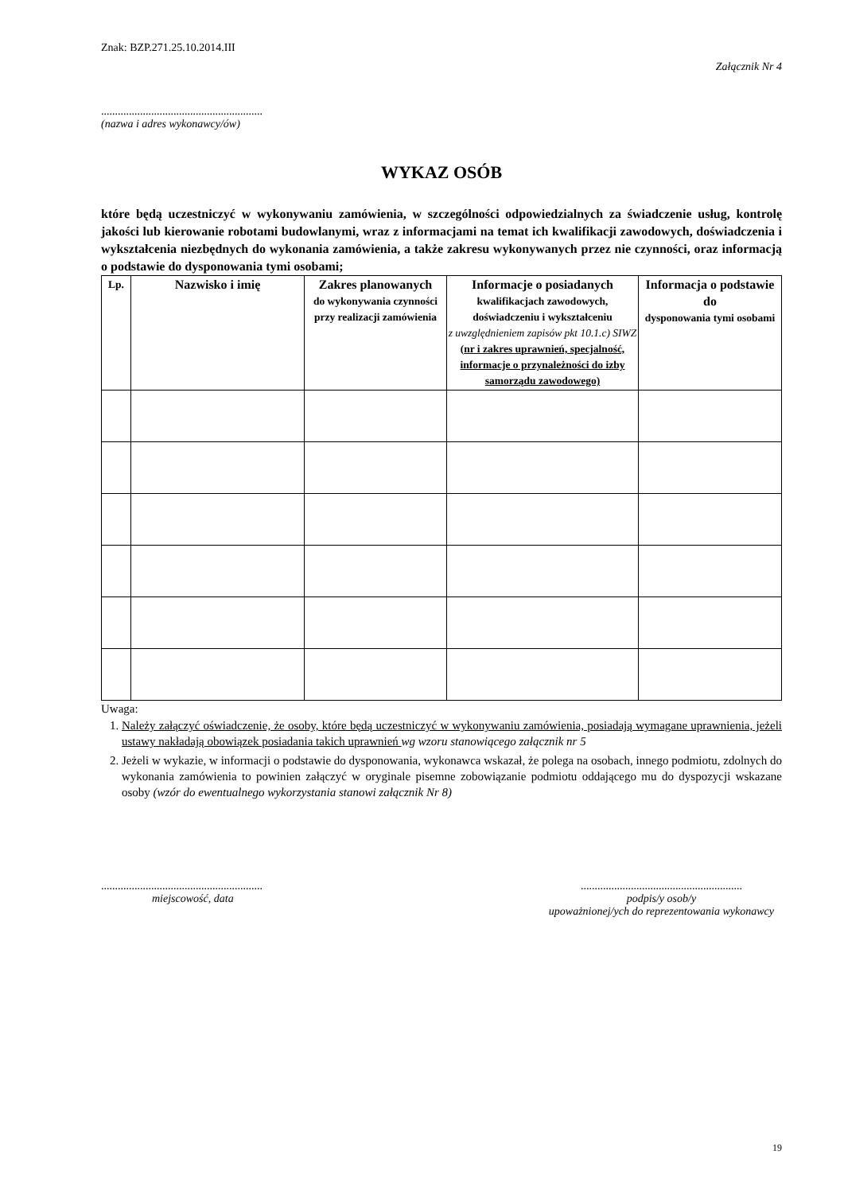Znak: BZP.271.25.10.2014.III
Załącznik Nr 4
..........................................................
(nazwa i adres wykonawcy/ów)
WYKAZ OSÓB
które będą uczestniczyć w wykonywaniu zamówienia, w szczególności odpowiedzialnych za świadczenie usług, kontrolę jakości lub kierowanie robotami budowlanymi, wraz z informacjami na temat ich kwalifikacji zawodowych, doświadczenia i wykształcenia niezbędnych do wykonania zamówienia, a także zakresu wykonywanych przez nie czynności, oraz informacją o podstawie do dysponowania tymi osobami;
| Lp. | Nazwisko i imię | Zakres planowanych do wykonywania czynności przy realizacji zamówienia | Informacje o posiadanych kwalifikacjach zawodowych, doświadczeniu i wykształceniu z uwzględnieniem zapisów pkt 10.1.c) SIWZ ( nr i zakres uprawnień, specjalność, informacje o przynależności do izby samorządu zawodowego) | Informacja o podstawie do dysponowania tymi osobami |
| --- | --- | --- | --- | --- |
Uwaga:
1. Należy załączyć oświadczenie, że osoby, które będą uczestniczyć w wykonywaniu zamówienia, posiadają wymagane uprawnienia, jeżeli ustawy nakładają obowiązek posiadania takich uprawnień wg wzoru stanowiącego załącznik nr 5
2. Jeżeli w wykazie, w informacji o podstawie do dysponowania, wykonawca wskazał, że polega na osobach, innego podmiotu, zdolnych do wykonania zamówienia to powinien załączyć w oryginale pisemne zobowiązanie podmiotu oddającego mu do dyspozycji wskazane osoby (wzór do ewentualnego wykorzystania stanowi załącznik Nr 8)
..........................................................
miejscowość, data
..........................................................
podpis/y osob/y
upoważnionej/ych do reprezentowania wykonawcy
19